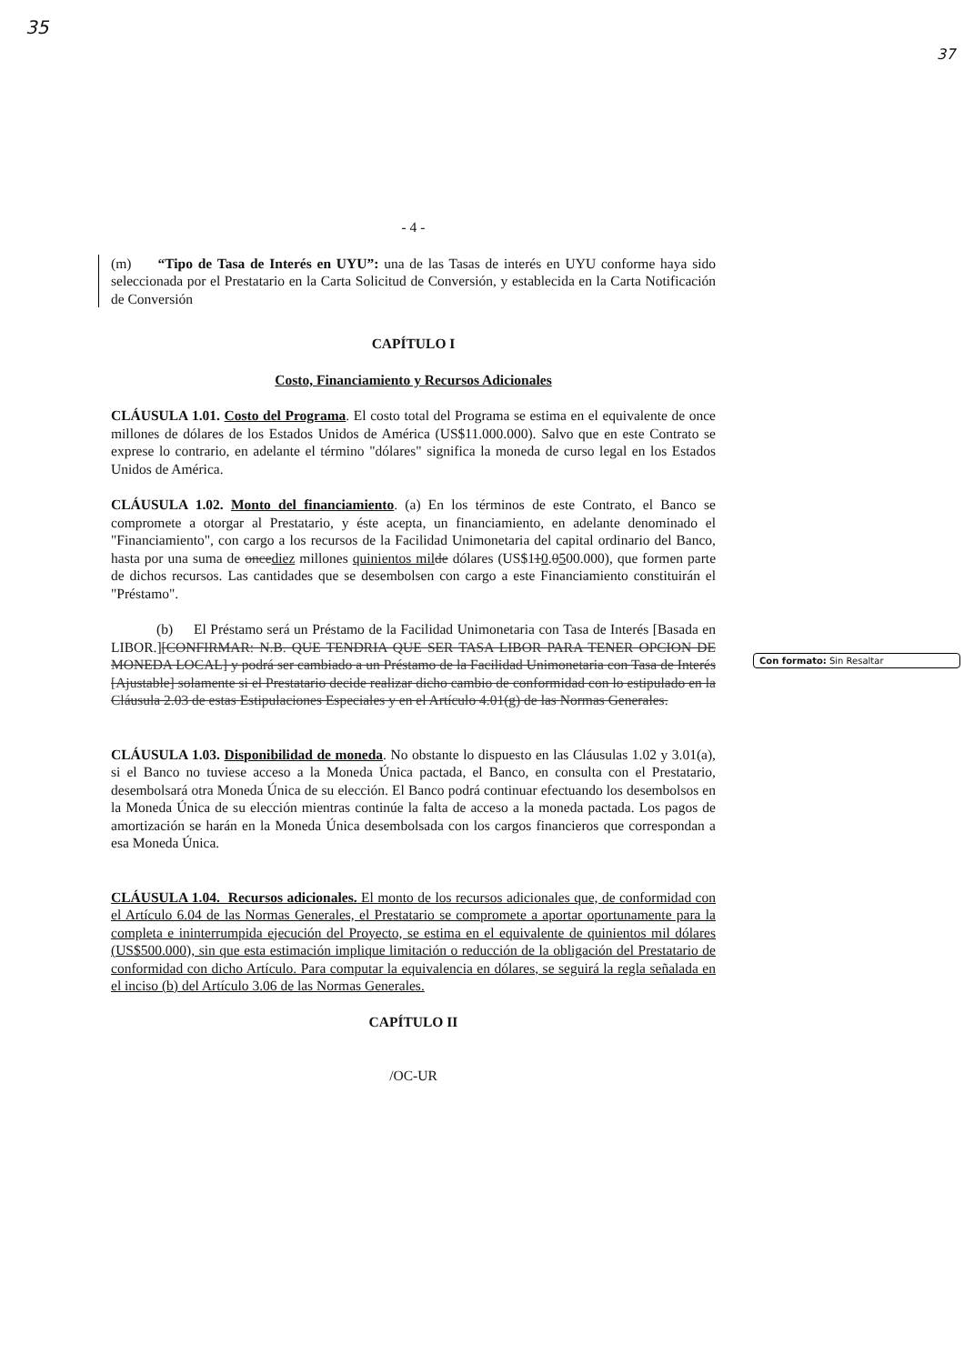35
37
- 4 -
(m) “Tipo de Tasa de Interés en UYU”: una de las Tasas de interés en UYU conforme haya sido seleccionada por el Prestatario en la Carta Solicitud de Conversión, y establecida en la Carta Notificación de Conversión
CAPÍTULO I
Costo, Financiamiento y Recursos Adicionales
CLÁUSULA 1.01. Costo del Programa. El costo total del Programa se estima en el equivalente de once millones de dólares de los Estados Unidos de América (US$11.000.000). Salvo que en este Contrato se exprese lo contrario, en adelante el término "dólares" significa la moneda de curso legal en los Estados Unidos de América.
CLÁUSULA 1.02. Monto del financiamiento. (a) En los términos de este Contrato, el Banco se compromete a otorgar al Prestatario, y éste acepta, un financiamiento, en adelante denominado el "Financiamiento", con cargo a los recursos de la Facilidad Unimonetaria del capital ordinario del Banco, hasta por una suma de oncediez millones quinientos mil de dólares (US$110.0500.000), que formen parte de dichos recursos. Las cantidades que se desembolsen con cargo a este Financiamiento constituirán el "Préstamo".
(b) El Préstamo será un Préstamo de la Facilidad Unimonetaria con Tasa de Interés [Basada en LIBOR.][CONFIRMAR: N.B. QUE TENDRIA QUE SER TASA LIBOR PARA TENER OPCION DE MONEDA LOCAL] y podrá ser cambiado a un Préstamo de la Facilidad Unimonetaria con Tasa de Interés [Ajustable] solamente si el Prestatario decide realizar dicho cambio de conformidad con lo estipulado en la Cláusula 2.03 de estas Estipulaciones Especiales y en el Artículo 4.01(g) de las Normas Generales.
CLÁUSULA 1.03. Disponibilidad de moneda. No obstante lo dispuesto en las Cláusulas 1.02 y 3.01(a), si el Banco no tuviese acceso a la Moneda Única pactada, el Banco, en consulta con el Prestatario, desembolsará otra Moneda Única de su elección. El Banco podrá continuar efectuando los desembolsos en la Moneda Única de su elección mientras continúe la falta de acceso a la moneda pactada. Los pagos de amortización se harán en la Moneda Única desembolsada con los cargos financieros que correspondan a esa Moneda Única.
CLÁUSULA 1.04. Recursos adicionales. El monto de los recursos adicionales que, de conformidad con el Artículo 6.04 de las Normas Generales, el Prestatario se compromete a aportar oportunamente para la completa e ininterrumpida ejecución del Proyecto, se estima en el equivalente de quinientos mil dólares (US$500.000), sin que esta estimación implique limitación o reducción de la obligación del Prestatario de conformidad con dicho Artículo. Para computar la equivalencia en dólares, se seguirá la regla señalada en el inciso (b) del Artículo 3.06 de las Normas Generales.
CAPÍTULO II
/OC-UR
Con formato: Sin Resaltar